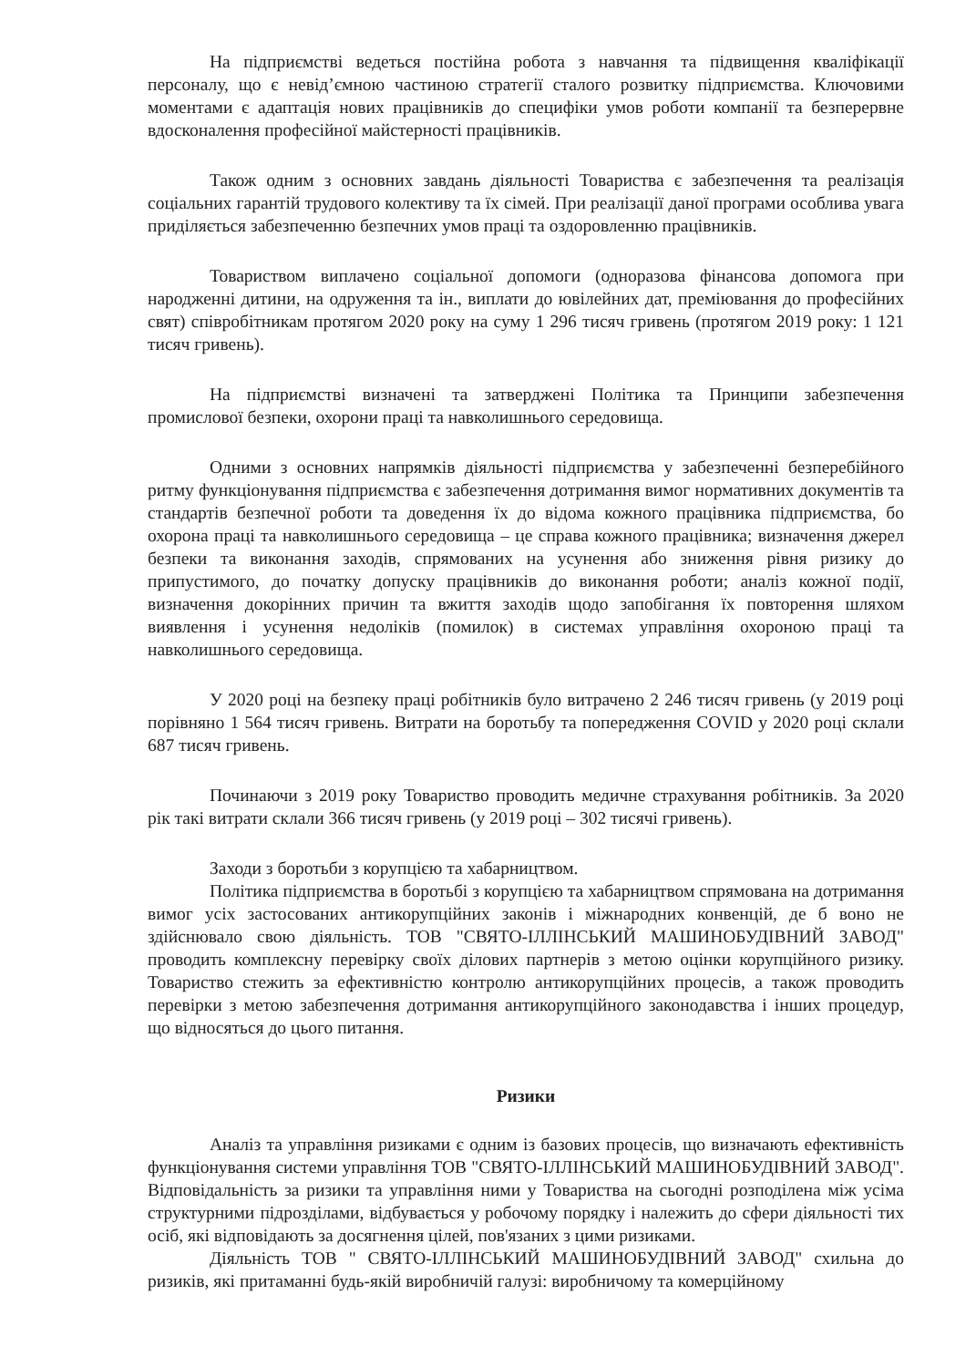На підприємстві ведеться постійна робота з навчання та підвищення кваліфікації персоналу, що є невід’ємною частиною стратегії сталого розвитку підприємства. Ключовими моментами є адаптація нових працівників до специфіки умов роботи компанії та безперервне вдосконалення професійної майстерності працівників.
Також одним з основних завдань діяльності Товариства є забезпечення та реалізація соціальних гарантій трудового колективу та їх сімей. При реалізації даної програми особлива увага приділяється забезпеченню безпечних умов праці та оздоровленню працівників.
Товариством виплачено соціальної допомоги (одноразова фінансова допомога при народженні дитини, на одруження та ін., виплати до ювілейних дат, преміювання до професійних свят) співробітникам протягом 2020 року на суму 1 296 тисяч гривень (протягом 2019 року: 1 121 тисяч гривень).
На підприємстві визначені та затверджені Політика та Принципи забезпечення промислової безпеки, охорони праці та навколишнього середовища.
Одними з основних напрямків діяльності підприємства у забезпеченні безперебійного ритму функціонування підприємства є забезпечення дотримання вимог нормативних документів та стандартів безпечної роботи та доведення їх до відома кожного працівника підприємства, бо охорона праці та навколишнього середовища – це справа кожного працівника; визначення джерел безпеки та виконання заходів, спрямованих на усунення або зниження рівня ризику до припустимого, до початку допуску працівників до виконання роботи; аналіз кожної події, визначення докорінних причин та вжиття заходів щодо запобігання їх повторення шляхом виявлення і усунення недоліків (помилок) в системах управління охороною праці та навколишнього середовища.
У 2020 році на безпеку праці робітників було витрачено 2 246 тисяч гривень (у 2019 році порівняно 1 564 тисяч гривень. Витрати на боротьбу та попередження COVID у 2020 році склали 687 тисяч гривень.
Починаючи з 2019 року Товариство проводить медичне страхування робітників. За 2020 рік такі витрати склали 366 тисяч гривень (у 2019 році – 302 тисячі гривень).
Заходи з боротьби з корупцією та хабарництвом.
Політика підприємства в боротьбі з корупцією та хабарництвом спрямована на дотримання вимог усіх застосованих антикорупційних законів і міжнародних конвенцій, де б воно не здійснювало свою діяльність. ТОВ "СВЯТО-ІЛЛІНСЬКИЙ МАШИНОБУДІВНИЙ ЗАВОД" проводить комплексну перевірку своїх ділових партнерів з метою оцінки корупційного ризику. Товариство стежить за ефективністю контролю антикорупційних процесів, а також проводить перевірки з метою забезпечення дотримання антикорупційного законодавства і інших процедур, що відносяться до цього питання.
Ризики
Аналіз та управління ризиками є одним із базових процесів, що визначають ефективність функціонування системи управління ТОВ "СВЯТО-ІЛЛІНСЬКИЙ МАШИНОБУДІВНИЙ ЗАВОД". Відповідальність за ризики та управління ними у Товариства на сьогодні розподілена між усіма структурними підрозділами, відбувається у робочому порядку і належить до сфери діяльності тих осіб, які відповідають за досягнення цілей, пов'язаних з цими ризиками.
Діяльність ТОВ " СВЯТО-ІЛЛІНСЬКИЙ МАШИНОБУДІВНИЙ ЗАВОД" схильна до ризиків, які притаманні будь-якій виробничій галузі: виробничому та комерційному